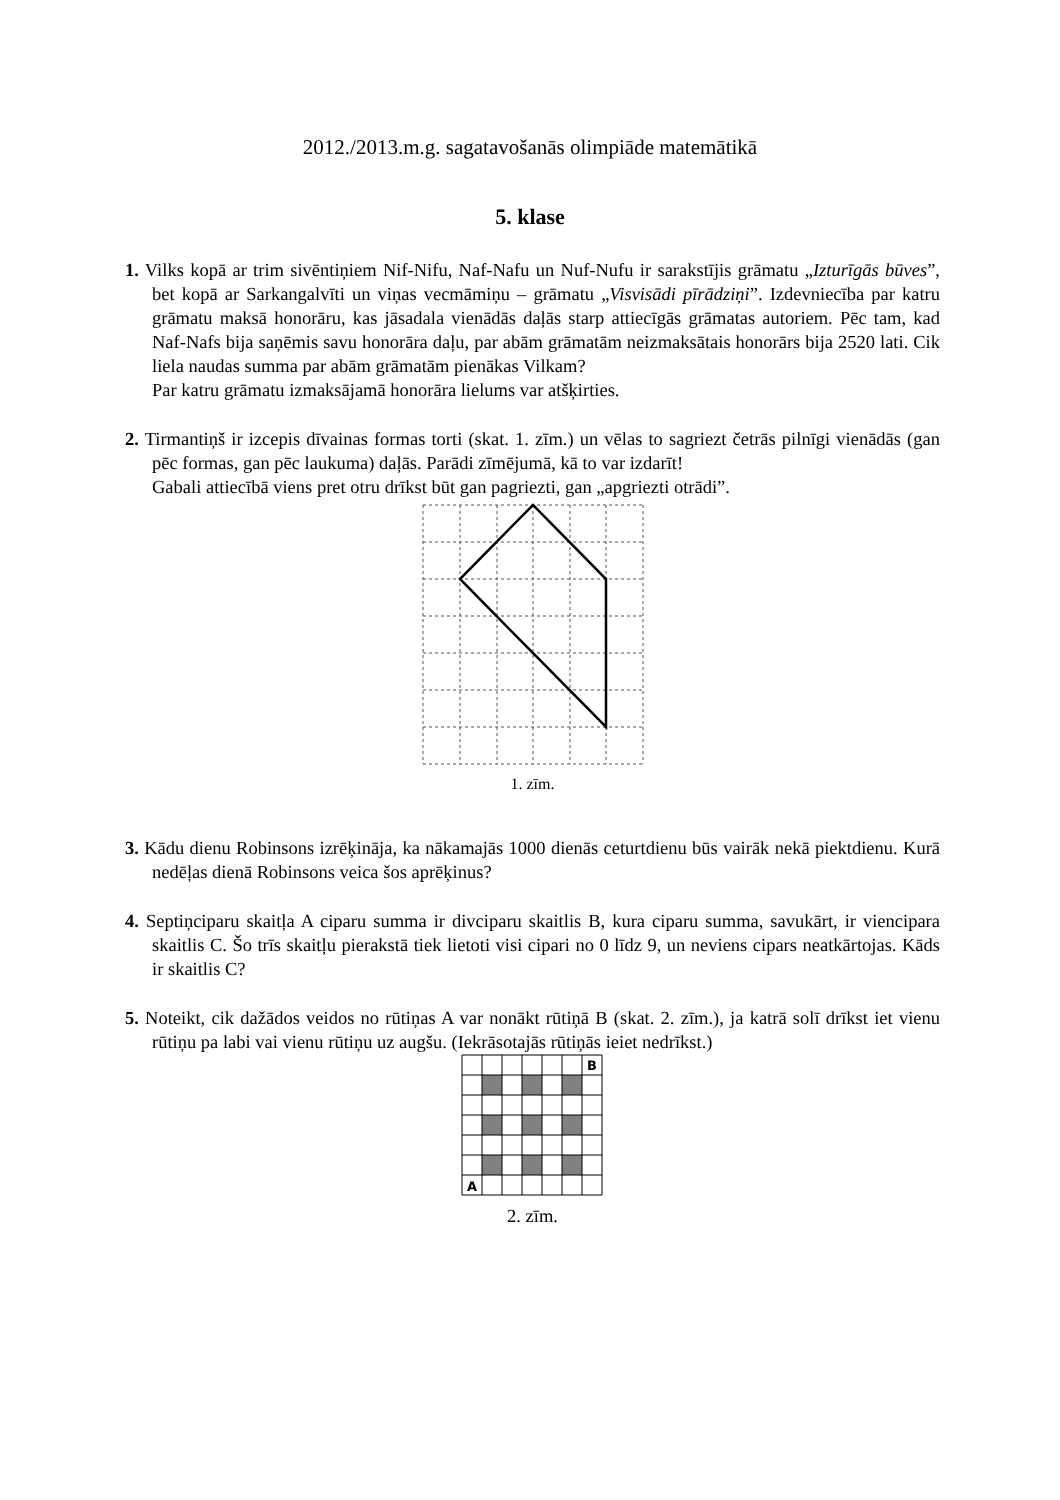2012./2013.m.g. sagatavošanās olimpiāde matemātikā
5. klase
1. Vilks kopā ar trim sivēntiņiem Nif-Nifu, Naf-Nafu un Nuf-Nufu ir sarakstījis grāmatu „Izturīgās būves”, bet kopā ar Sarkangalvīti un viņas vecmāmiņu – grāmatu „Visvisādi pīrādziņi”. Izdevniecība par katru grāmatu maksā honorāru, kas jāsadala vienādās daļās starp attiecīgās grāmatas autoriem. Pēc tam, kad Naf-Nafs bija saņēmis savu honorāra daļu, par abām grāmatām neizmaksātais honorārs bija 2520 lati. Cik liela naudas summa par abām grāmatām pienākas Vilkam?
Par katru grāmatu izmaksājamā honorāra lielums var atšķirties.
2. Tirmantiņš ir izcepis dīvainas formas torti (skat. 1. zīm.) un vēlas to sagriezt četrās pilnīgi vienādās (gan pēc formas, gan pēc laukuma) daļās. Parādi zīmējumā, kā to var izdarīt!
Gabali attiecībā viens pret otru drīkst būt gan pagriezti, gan „apgriezti otrādi”.
1. zīm.
3. Kādu dienu Robinsons izrēķināja, ka nākamajās 1000 dienās ceturtdienu būs vairāk nekā piektdienu. Kurā nedēļas dienā Robinsons veica šos aprēķinus?
4. Septiņciparu skaitļa A ciparu summa ir divciparu skaitlis B, kura ciparu summa, savukārt, ir viencipara skaitlis C. Šo trīs skaitļu pierakstā tiek lietoti visi cipari no 0 līdz 9, un neviens cipars neatkārtojas. Kāds ir skaitlis C?
5. Noteikt, cik dažādos veidos no rūtiņas A var nonākt rūtiņā B (skat. 2. zīm.), ja katrā solī drīkst iet vienu rūtiņu pa labi vai vienu rūtiņu uz augšu. (Iekrāsotajās rūtiņās ieiet nedrīkst.)
B
A
2. zīm.